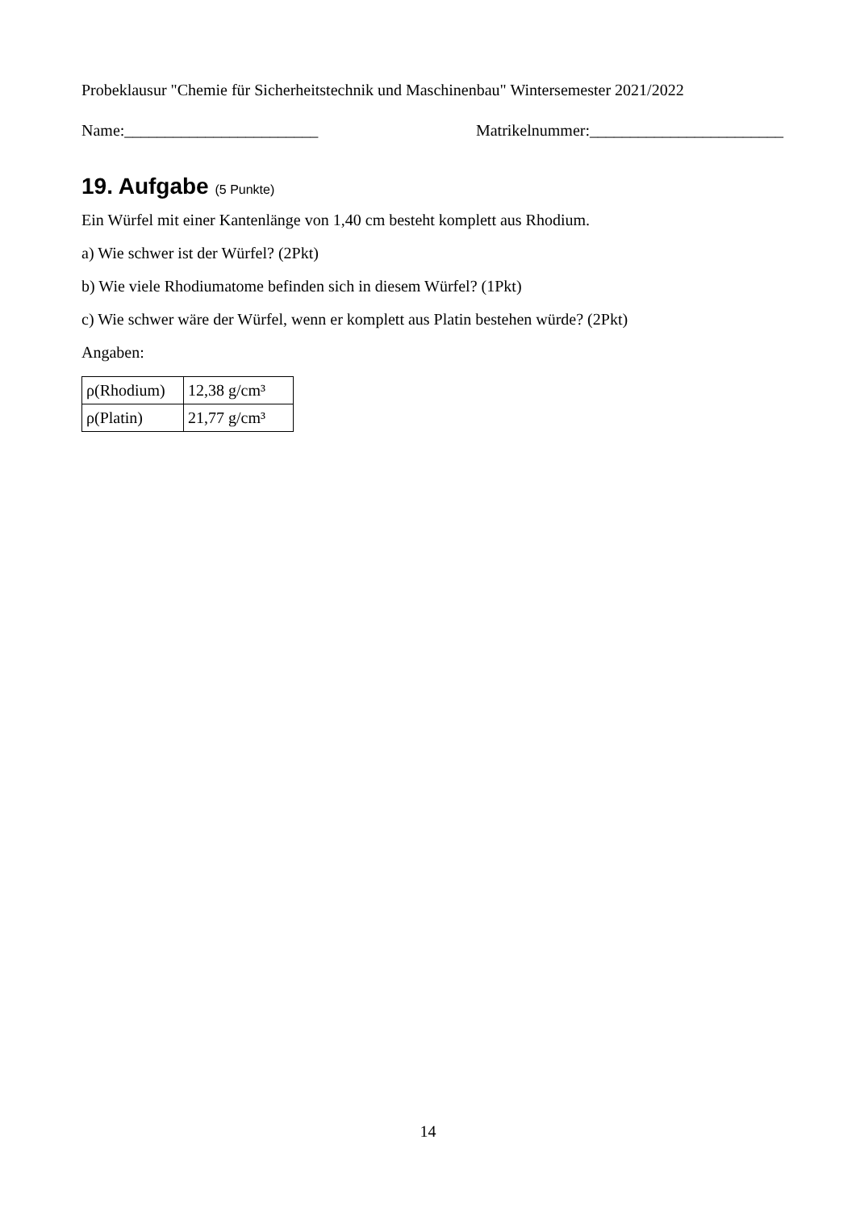Probeklausur "Chemie für Sicherheitstechnik und Maschinenbau" Wintersemester 2021/2022
Name:________________________ Matrikelnummer:________________________
19. Aufgabe (5 Punkte)
Ein Würfel mit einer Kantenlänge von 1,40 cm besteht komplett aus Rhodium.
a) Wie schwer ist der Würfel? (2Pkt)
b) Wie viele Rhodiumatome befinden sich in diesem Würfel? (1Pkt)
c) Wie schwer wäre der Würfel, wenn er komplett aus Platin bestehen würde? (2Pkt)
Angaben:
| ρ(Rhodium) | 12,38 g/cm³ |
| ρ(Platin) | 21,77 g/cm³ |
14